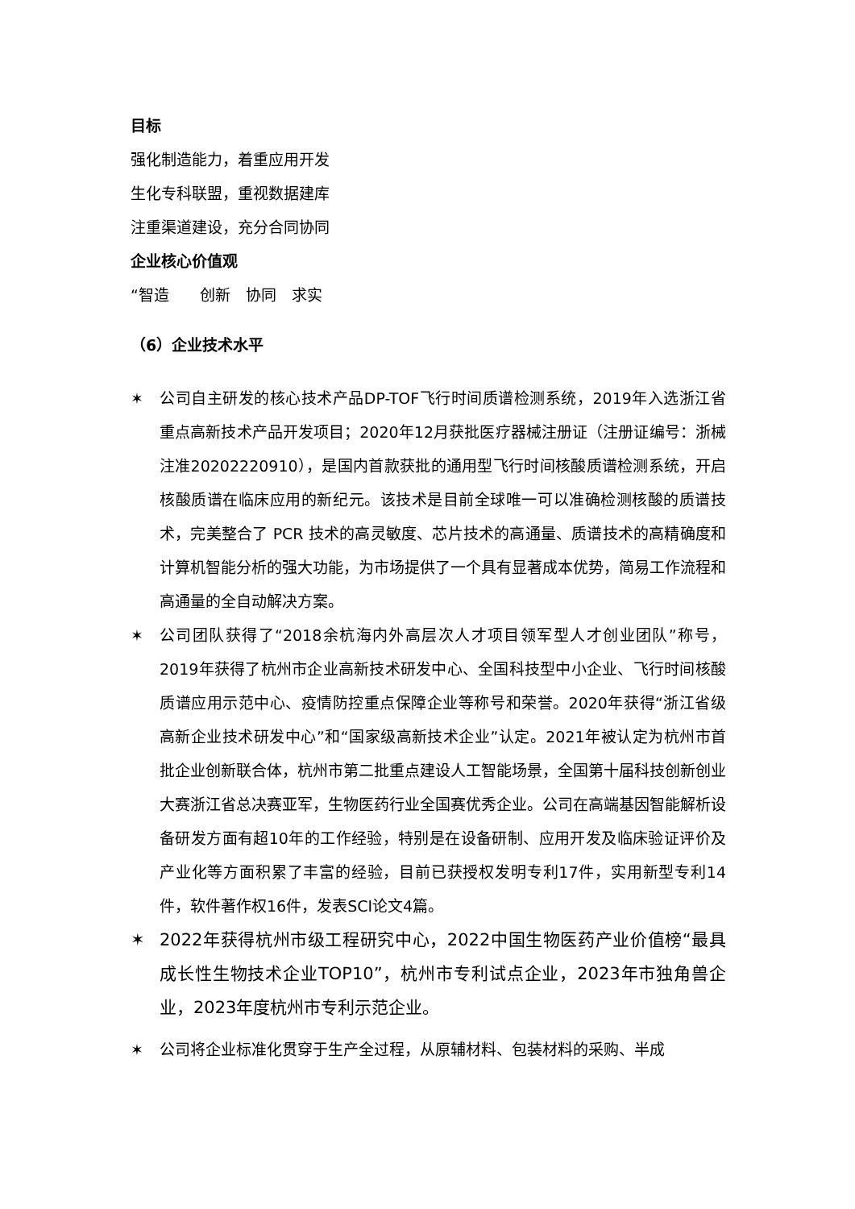目标
强化制造能力，着重应用开发
生化专科联盟，重视数据建库
注重渠道建设，充分合同协同
企业核心价值观
“智造　　创新　协同　求实
（6）企业技术水平
✶ 公司自主研发的核心技术产品DP-TOF飞行时间质谱检测系统，2019年入选浙江省重点高新技术产品开发项目；2020年12月获批医疗器械注册证（注册证编号：浙械注准20202220910），是国内首款获批的通用型飞行时间核酸质谱检测系统，开启核酸质谱在临床应用的新纪元。该技术是目前全球唯一可以准确检测核酸的质谱技术，完美整合了 PCR 技术的高灵敏度、芯片技术的高通量、质谱技术的高精确度和计算机智能分析的强大功能，为市场提供了一个具有显著成本优势，简易工作流程和高通量的全自动解决方案。
✶ 公司团队获得了“2018余杭海内外高层次人才项目领军型人才创业团队”称号，2019年获得了杭州市企业高新技术研发中心、全国科技型中小企业、飞行时间核酸质谱应用示范中心、疫情防控重点保障企业等称号和荣誉。2020年获得“浙江省级高新企业技术研发中心”和“国家级高新技术企业”认定。2021年被认定为杭州市首批企业创新联合体，杭州市第二批重点建设人工智能场景，全国第十届科技创新创业大赛浙江省总决赛亚军，生物医药行业全国赛优秀企业。公司在高端基因智能解析设备研发方面有超10年的工作经验，特别是在设备研制、应用开发及临床验证评价及产业化等方面积累了丰富的经验，目前已获授权发明专利17件，实用新型专利14件，软件著作权16件，发表SCI论文4篇。
✶ 2022年获得杭州市级工程研究中心，2022中国生物医药产业价值榜“最具成长性生物技术企业TOP10”，杭州市专利试点企业，2023年市独角兽企业，2023年度杭州市专利示范企业。
✶ 公司将企业标准化贯穿于生产全过程，从原辅材料、包装材料的采购、半成